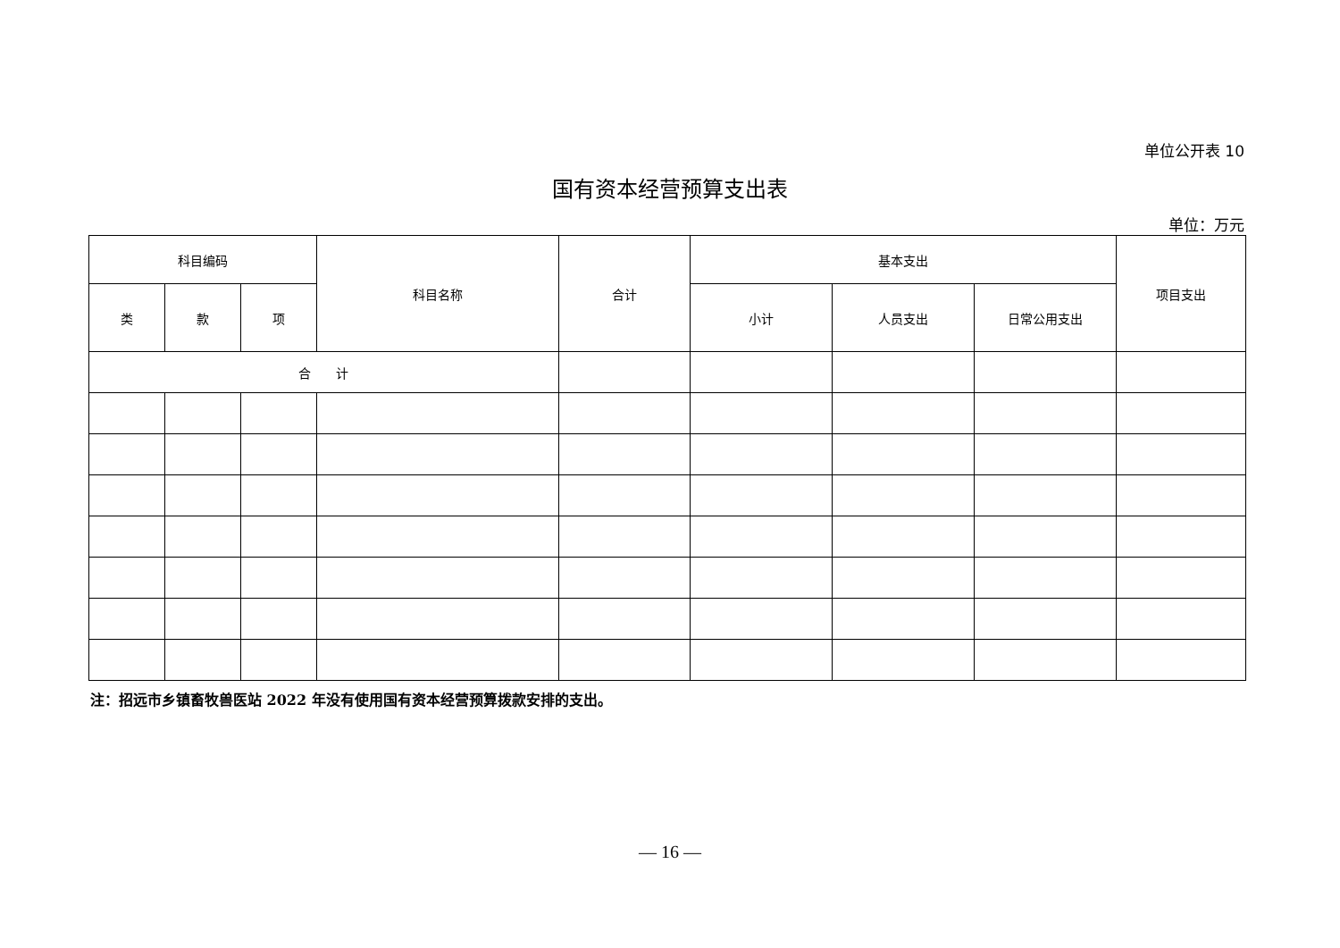单位公开表 10
国有资本经营预算支出表
单位：万元
| 科目编码 | | | 科目名称 | 合计 | 基本支出 | | | 项目支出 |
| --- | --- | --- | --- | --- | --- | --- | --- | --- |
| 类 | 款 | 项 | | | 小计 | 人员支出 | 日常公用支出 | |
| 合 计 | | | | | | | | |
注：招远市乡镇畜牧兽医站 2022 年没有使用国有资本经营预算拨款安排的支出。
— 16 —